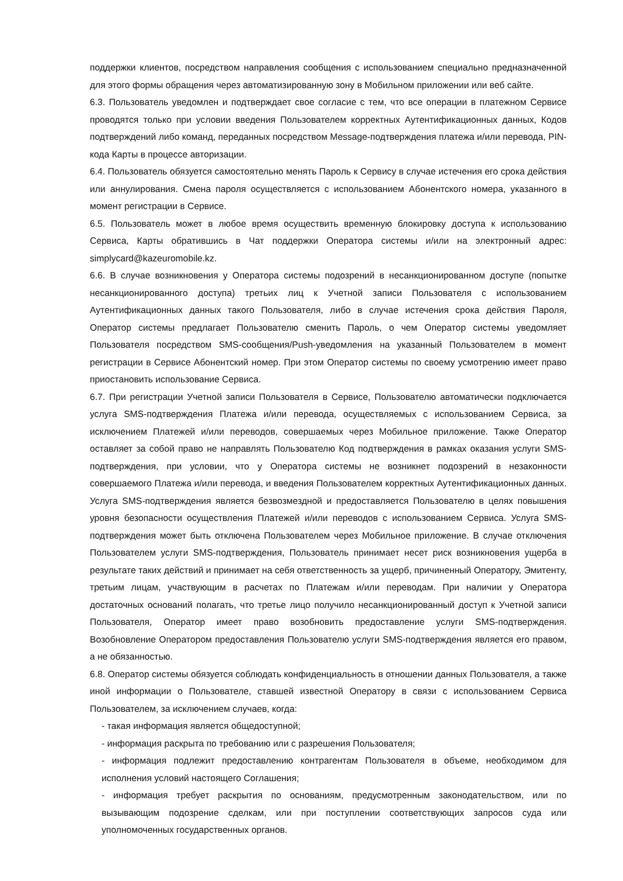поддержки клиентов, посредством направления сообщения с использованием специально предназначенной для этого формы обращения через автоматизированную зону в Мобильном приложении или веб сайте.
6.3. Пользователь уведомлен и подтверждает свое согласие с тем, что все операции в платежном Сервисе проводятся только при условии введения Пользователем корректных Аутентификационных данных, Кодов подтверждений либо команд, переданных посредством Message-подтверждения платежа и/или перевода, PIN-кода Карты в процессе авторизации.
6.4. Пользователь обязуется самостоятельно менять Пароль к Сервису в случае истечения его срока действия или аннулирования. Смена пароля осуществляется с использованием Абонентского номера, указанного в момент регистрации в Сервисе.
6.5. Пользователь может в любое время осуществить временную блокировку доступа к использованию Сервиса, Карты обратившись в Чат поддержки Оператора системы и/или на электронный адрес: simplycard@kazeuromobile.kz.
6.6. В случае возникновения у Оператора системы подозрений в несанкционированном доступе (попытке несанкционированного доступа) третьих лиц к Учетной записи Пользователя с использованием Аутентификационных данных такого Пользователя, либо в случае истечения срока действия Пароля, Оператор системы предлагает Пользователю сменить Пароль, о чем Оператор системы уведомляет Пользователя посредством SMS-сообщения/Push-уведомления на указанный Пользователем в момент регистрации в Сервисе Абонентский номер. При этом Оператор системы по своему усмотрению имеет право приостановить использование Сервиса.
6.7. При регистрации Учетной записи Пользователя в Сервисе, Пользователю автоматически подключается услуга SMS-подтверждения Платежа и/или перевода, осуществляемых с использованием Сервиса, за исключением Платежей и/или переводов, совершаемых через Мобильное приложение. Также Оператор оставляет за собой право не направлять Пользователю Код подтверждения в рамках оказания услуги SMS-подтверждения, при условии, что у Оператора системы не возникнет подозрений в незаконности совершаемого Платежа и/или перевода, и введения Пользователем корректных Аутентификационных данных. Услуга SMS-подтверждения является безвозмездной и предоставляется Пользователю в целях повышения уровня безопасности осуществления Платежей и/или переводов с использованием Сервиса. Услуга SMS-подтверждения может быть отключена Пользователем через Мобильное приложение. В случае отключения Пользователем услуги SMS-подтверждения, Пользователь принимает несет риск возникновения ущерба в результате таких действий и принимает на себя ответственность за ущерб, причиненный Оператору, Эмитенту, третьим лицам, участвующим в расчетах по Платежам и/или переводам. При наличии у Оператора достаточных оснований полагать, что третье лицо получило несанкционированный доступ к Учетной записи Пользователя, Оператор имеет право возобновить предоставление услуги SMS-подтверждения. Возобновление Оператором предоставления Пользователю услуги SMS-подтверждения является его правом, а не обязанностью.
6.8. Оператор системы обязуется соблюдать конфиденциальность в отношении данных Пользователя, а также иной информации о Пользователе, ставшей известной Оператору в связи с использованием Сервиса Пользователем, за исключением случаев, когда:
- такая информация является общедоступной;
- информация раскрыта по требованию или с разрешения Пользователя;
- информация подлежит предоставлению контрагентам Пользователя в объеме, необходимом для исполнения условий настоящего Соглашения;
- информация требует раскрытия по основаниям, предусмотренным законодательством, или по вызывающим подозрение сделкам, или при поступлении соответствующих запросов суда или уполномоченных государственных органов.